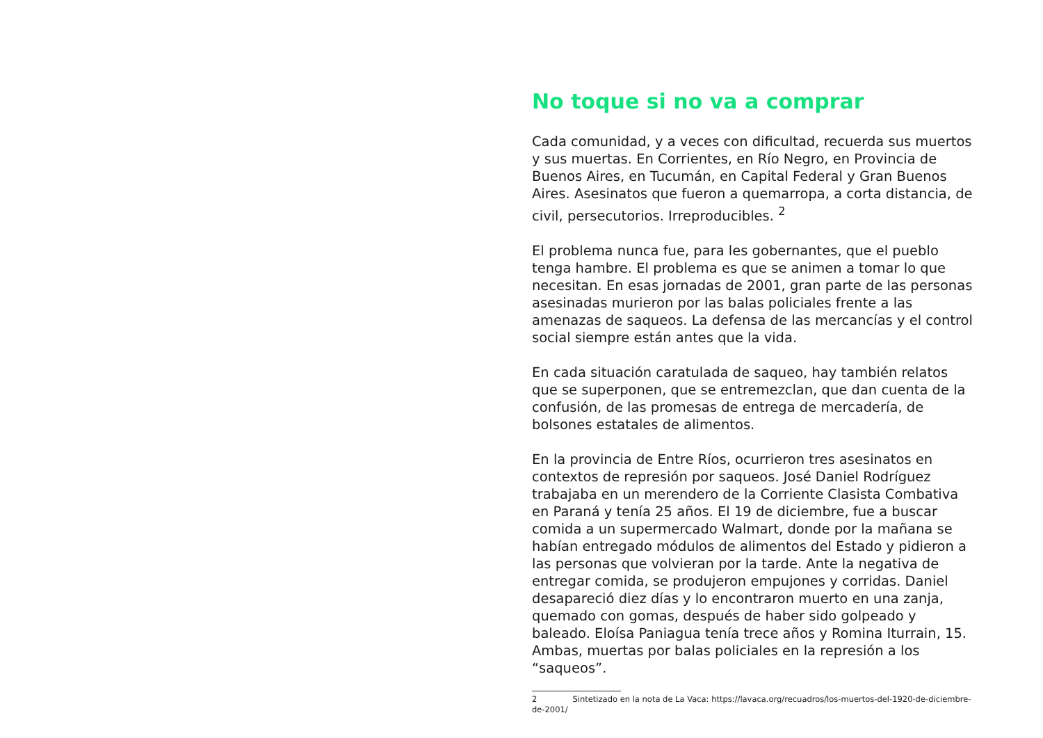No toque si no va a comprar
Cada comunidad, y a veces con dificultad, recuerda sus muertos y sus muertas. En Corrientes, en Río Negro, en Provincia de Buenos Aires, en Tucumán, en Capital Federal y Gran Buenos Aires. Asesinatos que fueron a quemarropa, a corta distancia, de civil, persecutorios. Irreproducibles. <sup>2</sup>
El problema nunca fue, para les gobernantes, que el pueblo tenga hambre. El problema es que se animen a tomar lo que necesitan. En esas jornadas de 2001, gran parte de las personas asesinadas murieron por las balas policiales frente a las amenazas de saqueos. La defensa de las mercancías y el control social siempre están antes que la vida.
En cada situación caratulada de saqueo, hay también relatos que se superponen, que se entremezclan, que dan cuenta de la confusión, de las promesas de entrega de mercadería, de bolsones estatales de alimentos.
En la provincia de Entre Ríos, ocurrieron tres asesinatos en contextos de represión por saqueos. José Daniel Rodríguez trabajaba en un merendero de la Corriente Clasista Combativa en Paraná y tenía 25 años. El 19 de diciembre, fue a buscar comida a un supermercado Walmart, donde por la mañana se habían entregado módulos de alimentos del Estado y pidieron a las personas que volvieran por la tarde. Ante la negativa de entregar comida, se produjeron empujones y corridas. Daniel desapareció diez días y lo encontraron muerto en una zanja, quemado con gomas, después de haber sido golpeado y baleado. Eloísa Paniagua tenía trece años y Romina Iturrain, 15. Ambas, muertas por balas policiales en la represión a los “saqueos”.
2 Sintetizado en la nota de La Vaca: https://lavaca.org/recuadros/los-muertos-del-1920-de-diciembre-de-2001/